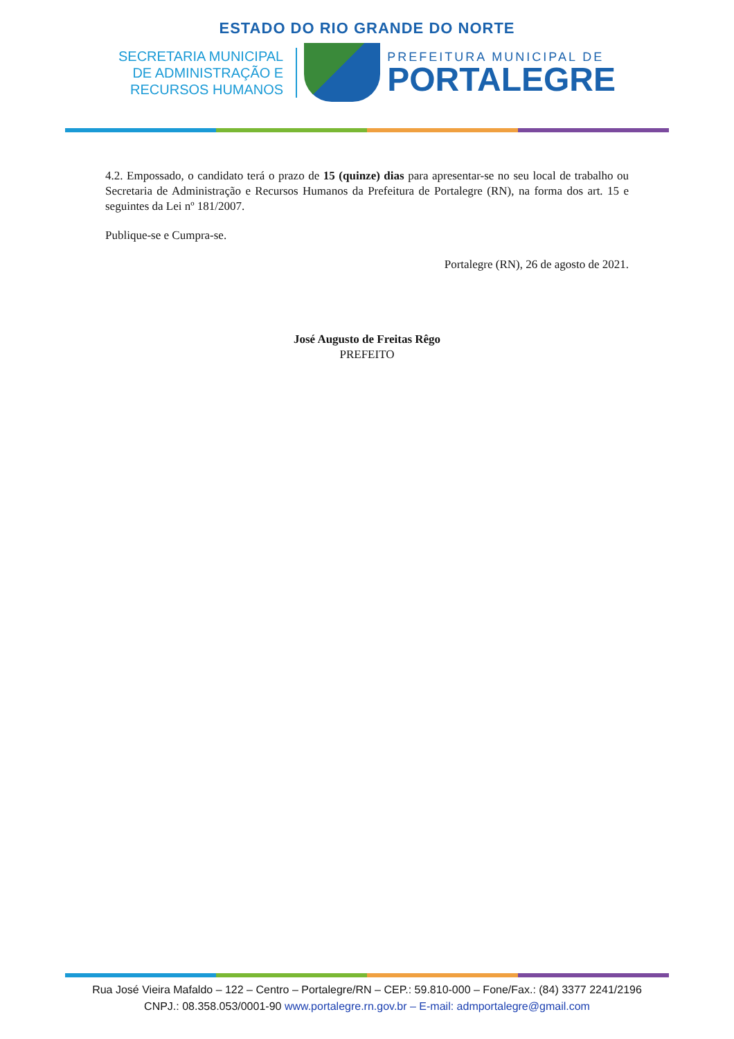ESTADO DO RIO GRANDE DO NORTE
SECRETARIA MUNICIPAL
DE ADMINISTRAÇÃO E
RECURSOS HUMANOS
PREFEITURA MUNICIPAL DE
PORTALEGRE
4.2. Empossado, o candidato terá o prazo de 15 (quinze) dias para apresentar-se no seu local de trabalho ou Secretaria de Administração e Recursos Humanos da Prefeitura de Portalegre (RN), na forma dos art. 15 e seguintes da Lei nº 181/2007.
Publique-se e Cumpra-se.
Portalegre (RN), 26 de agosto de 2021.
José Augusto de Freitas Rêgo
PREFEITO
Rua José Vieira Mafaldo – 122 – Centro – Portalegre/RN – CEP.: 59.810-000 – Fone/Fax.: (84) 3377 2241/2196
CNPJ.: 08.358.053/0001-90 www.portalegre.rn.gov.br – E-mail: admportalegre@gmail.com